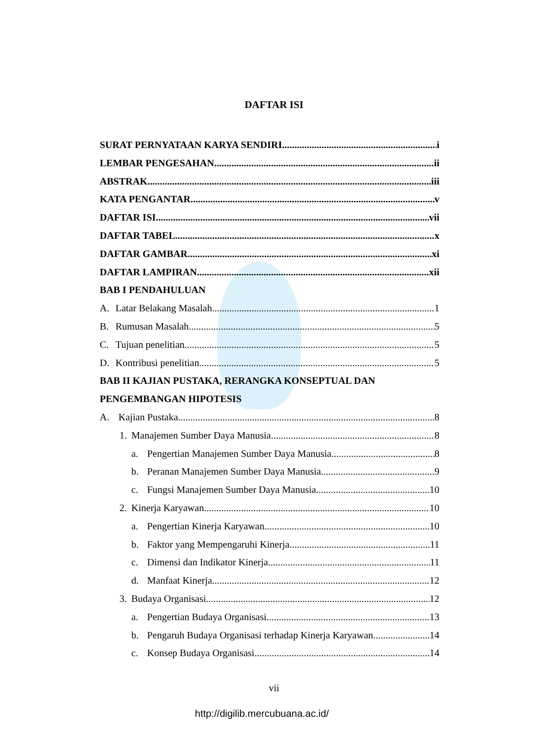DAFTAR ISI
SURAT PERNYATAAN KARYA SENDIRI i
LEMBAR PENGESAHAN ii
ABSTRAK iii
KATA PENGANTAR v
DAFTAR ISI vii
DAFTAR TABEL x
DAFTAR GAMBAR xi
DAFTAR LAMPIRAN xii
BAB I PENDAHULUAN
A. Latar Belakang Masalah 1
B. Rumusan Masalah 5
C. Tujuan penelitian 5
D. Kontribusi penelitian 5
BAB II KAJIAN PUSTAKA, RERANGKA KONSEPTUAL DAN
PENGEMBANGAN HIPOTESIS
A. Kajian Pustaka 8
1. Manajemen Sumber Daya Manusia 8
a. Pengertian Manajemen Sumber Daya Manusia 8
b. Peranan Manajemen Sumber Daya Manusia 9
c. Fungsi Manajemen Sumber Daya Manusia 10
2. Kinerja Karyawan 10
a. Pengertian Kinerja Karyawan 10
b. Faktor yang Mempengaruhi Kinerja 11
c. Dimensi dan Indikator Kinerja 11
d. Manfaat Kinerja 12
3. Budaya Organisasi 12
a. Pengertian Budaya Organisasi 13
b. Pengaruh Budaya Organisasi terhadap Kinerja Karyawan 14
c. Konsep Budaya Organisasi 14
vii
http://digilib.mercubuana.ac.id/